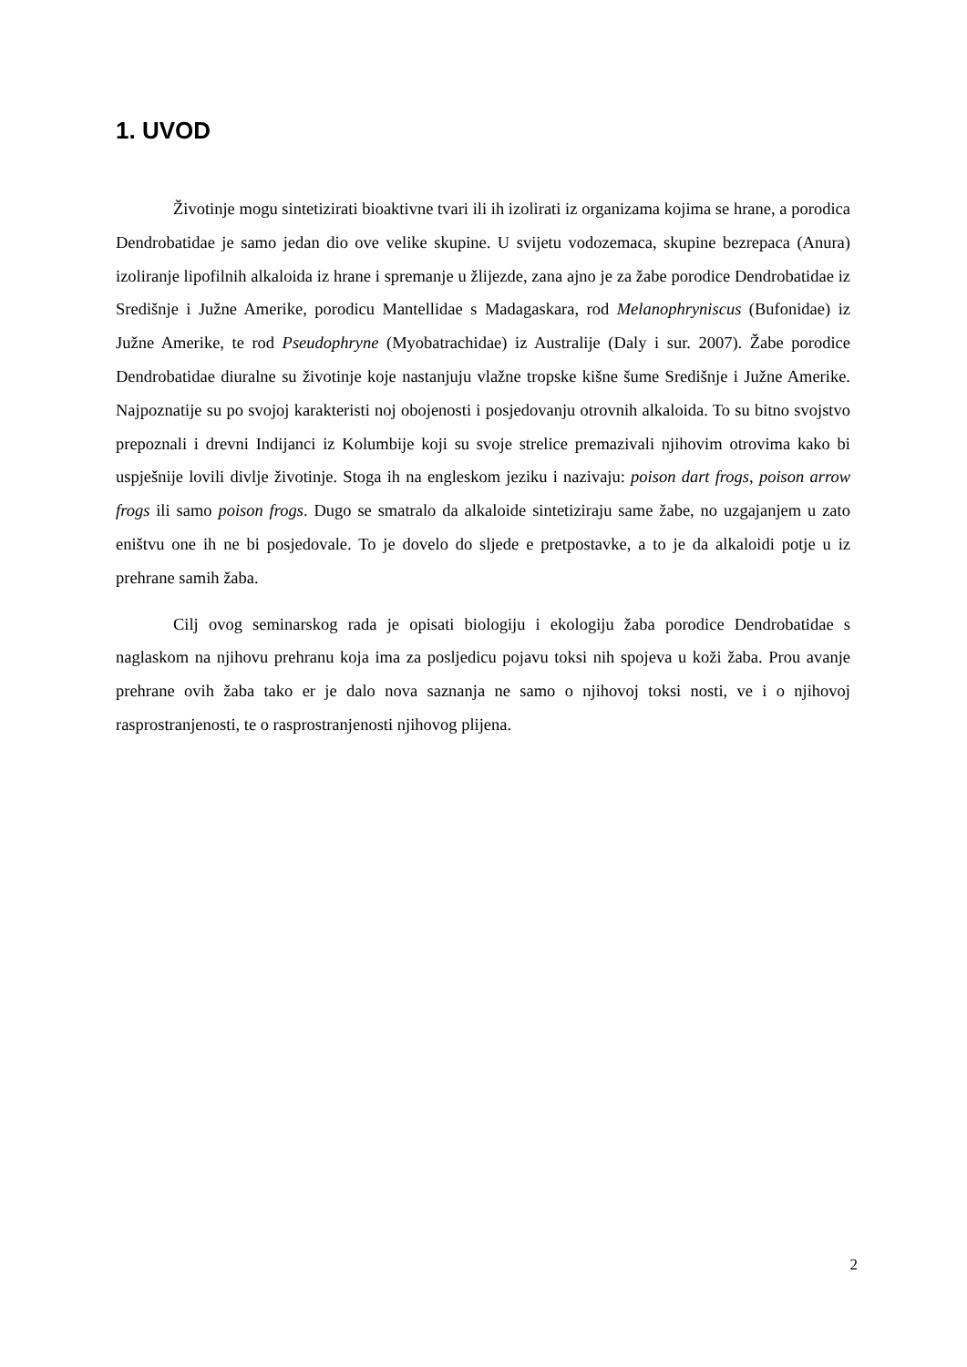1. UVOD
Životinje mogu sintetizirati bioaktivne tvari ili ih izolirati iz organizama kojima se hrane, a porodica Dendrobatidae je samo jedan dio ove velike skupine. U svijetu vodozemaca, skupine bezrepaca (Anura) izoliranje lipofilnih alkaloida iz hrane i spremanje u žlijezde, zana ajno je za žabe porodice Dendrobatidae iz Središnje i Južne Amerike, porodicu Mantellidae s Madagaskara, rod Melanophryniscus (Bufonidae) iz Južne Amerike, te rod Pseudophryne (Myobatrachidae) iz Australije (Daly i sur. 2007). Žabe porodice Dendrobatidae diuralne su životinje koje nastanjuju vlažne tropske kišne šume Središnje i Južne Amerike. Najpoznatije su po svojoj karakteristi noj obojenosti i posjedovanju otrovnih alkaloida. To su bitno svojstvo prepoznali i drevni Indijanci iz Kolumbije koji su svoje strelice premazivali njihovim otrovima kako bi uspješnije lovili divlje životinje. Stoga ih na engleskom jeziku i nazivaju: poison dart frogs, poison arrow frogs ili samo poison frogs. Dugo se smatralo da alkaloide sintetiziraju same žabe, no uzgajanjem u zato eništvu one ih ne bi posjedovale. To je dovelo do sljede e pretpostavke, a to je da alkaloidi potje u iz prehrane samih žaba.
Cilj ovog seminarskog rada je opisati biologiju i ekologiju žaba porodice Dendrobatidae s naglaskom na njihovu prehranu koja ima za posljedicu pojavu toksi nih spojeva u koži žaba. Prou avanje prehrane ovih žaba tako er je dalo nova saznanja ne samo o njihovoj toksi nosti, ve i o njihovoj rasprostranjenosti, te o rasprostranjenosti njihovog plijena.
2